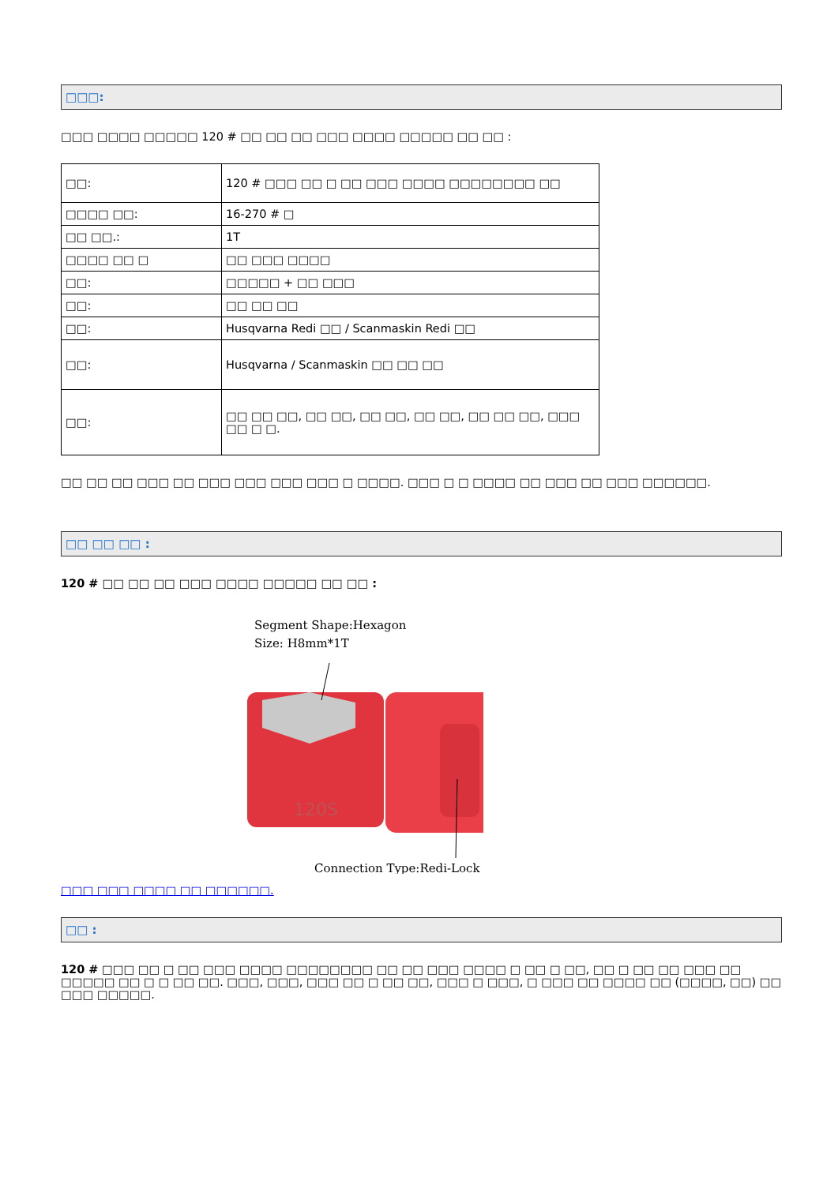□□□:
□□□ □□□□ □□□□□ 120 # □□ □□ □□ □□□ □□□□ □□□□□ □□ □□ :
| □□: | 120 # □□□ □□ □ □□ □□□ □□□□ □□□□□□□□ □□ |
| □□□□ □□: | 16-270 # □ |
| □□ □□.: | 1T |
| □□□□ □□ □ | □□ □□□ □□□□ |
| □□: | □□□□□ + □□ □□□ |
| □□: | □□ □□ □□ |
| □□: | Husqvarna Redi □□ / Scanmaskin Redi □□ |
| □□: | Husqvarna / Scanmaskin □□ □□ □□ |
| □□: | □□ □□ □□, □□ □□, □□ □□, □□ □□, □□ □□ □□, □□□ □□ □ □. |
□□ □□ □□ □□□ □□ □□□ □□□ □□□ □□□ □ □□□□. □□□ □ □ □□□□ □□ □□□ □□ □□□ □□□□□□.
□□ □□ □□ :
120 # □□ □□ □□ □□□ □□□□ □□□□□ □□ □□ :
Segment Shape:Hexagon
Size: H8mm*1T
120S
Connection Type:Redi-Lock
□□□ □□□ □□□□ □□ □□□□□□.
□□ :
120 # □□□ □□ □ □□ □□□ □□□□ □□□□□□□□ □□ □□ □□□ □□□□ □ □□ □ □□, □□ □ □□ □□ □□□ □□ □□□□□ □□ □ □ □□ □□. □□□, □□□, □□□ □□ □ □□ □□, □□□ □ □□□, □ □□□ □□ □□□□ □□ (□□□□, □□) □□ □□□ □□□□□.